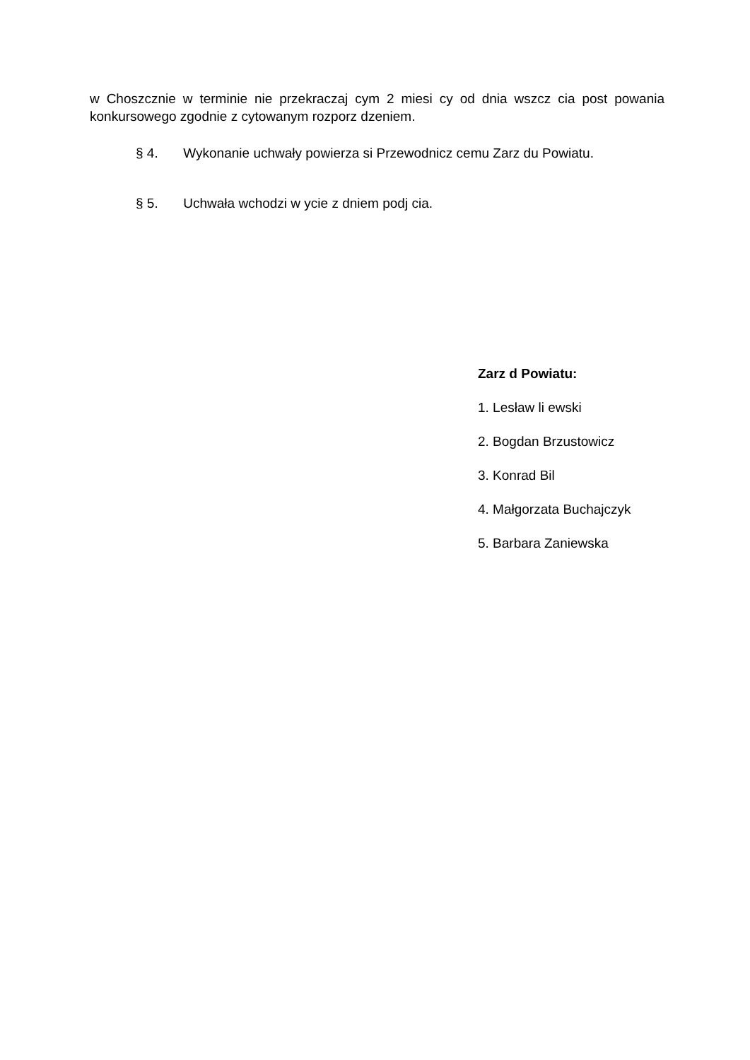w Choszcznie w terminie nie przekraczaj cym 2 miesi cy od dnia wszcz cia post powania konkursowego zgodnie z cytowanym rozporz dzeniem.
§ 4. Wykonanie uchwały powierza si Przewodnicz cemu Zarz du Powiatu.
§ 5. Uchwała wchodzi w ycie z dniem podj cia.
Zarz d Powiatu:
1. Lesław li ewski
2. Bogdan Brzustowicz
3. Konrad Bil
4. Małgorzata Buchajczyk
5. Barbara Zaniewska